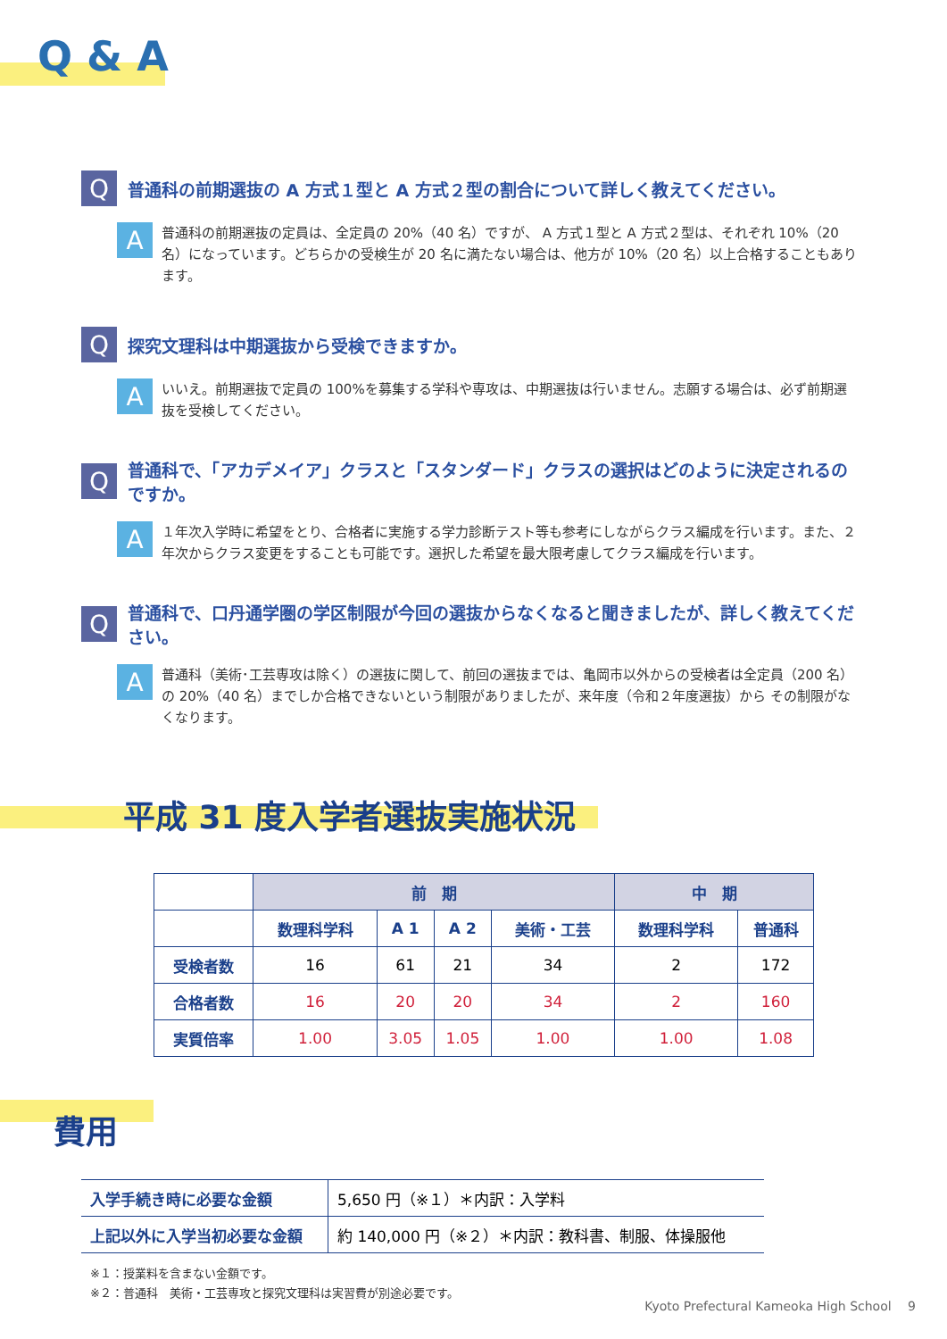Q & A
Q
普通科の前期選抜の A 方式１型と A 方式２型の割合について詳しく教えてください。
A
普通科の前期選抜の定員は、全定員の 20%（40 名）ですが、 A 方式１型と A 方式２型は、それぞれ 10%（20 名）になっています。どちらかの受検生が 20 名に満たない場合は、他方が 10%（20 名）以上合格することもあります。
Q
探究文理科は中期選抜から受検できますか。
A
いいえ。前期選抜で定員の 100%を募集する学科や専攻は、中期選抜は行いません。志願する場合は、必ず前期選抜を受検してください。
Q
普通科で、「アカデメイア」クラスと「スタンダード」クラスの選択はどのように決定されるのですか。
A
１年次入学時に希望をとり、合格者に実施する学力診断テスト等も参考にしながらクラス編成を行います。また、２年次からクラス変更をすることも可能です。選択した希望を最大限考慮してクラス編成を行います。
Q
普通科で、口丹通学圏の学区制限が今回の選抜からなくなると聞きましたが、詳しく教えてください。
A
普通科（美術･工芸専攻は除く）の選抜に関して、前回の選抜までは、亀岡市以外からの受検者は全定員（200 名）の 20%（40 名）までしか合格できないという制限がありましたが、来年度（令和２年度選抜）から その制限がなくなります。
平成 31 度入学者選抜実施状況
| | 前 期 | | | | 中 期 | |
| --- | --- | --- | --- | --- | --- | --- |
| | 数理科学科 | A 1 | A 2 | 美術・工芸 | 数理科学科 | 普通科 |
| 受検者数 | 16 | 61 | 21 | 34 | 2 | 172 |
| 合格者数 | 16 | 20 | 20 | 34 | 2 | 160 |
| 実質倍率 | 1.00 | 3.05 | 1.05 | 1.00 | 1.00 | 1.08 |
費用
| 入学手続き時に必要な金額 | 5,650 円（※１）＊内訳：入学料 |
| 上記以外に入学当初必要な金額 | 約 140,000 円（※２）＊内訳：教科書、制服、体操服他 |
※１：授業料を含まない金額です。
※２：普通科　美術・工芸専攻と探究文理科は実習費が別途必要です。
Kyoto Prefectural Kameoka High School　 9